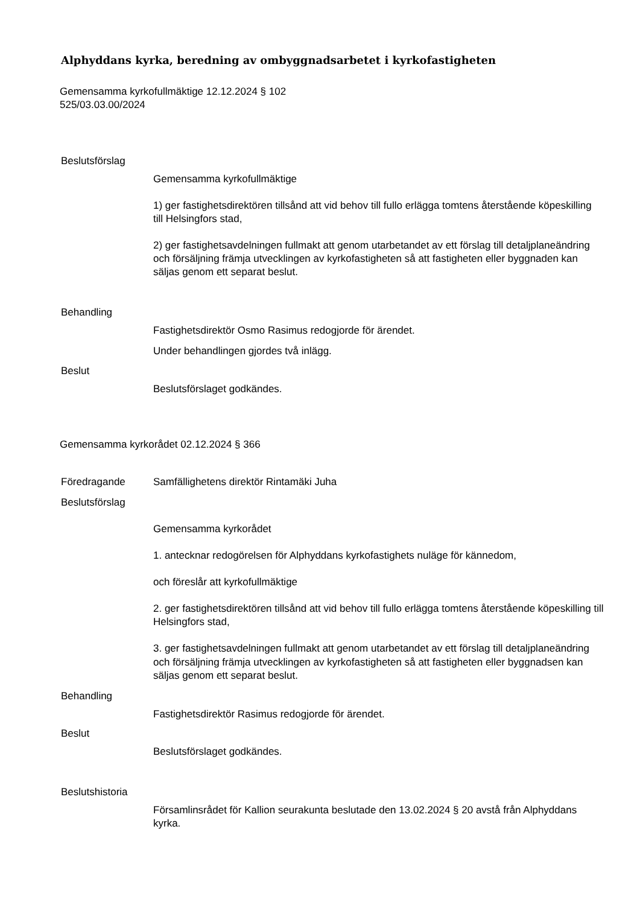Alphyddans kyrka, beredning av ombyggnadsarbetet i kyrkofastigheten
Gemensamma kyrkofullmäktige 12.12.2024 § 102
525/03.03.00/2024
Beslutsförslag
Gemensamma kyrkofullmäktige
1) ger fastighetsdirektören tillsånd att vid behov till fullo erlägga tomtens återstående köpeskilling till Helsingfors stad,
2) ger fastighetsavdelningen fullmakt att genom utarbetandet av ett förslag till detaljplaneändring och försäljning främja utvecklingen av kyrkofastigheten så att fastigheten eller byggnaden kan säljas genom ett separat beslut.
Behandling
Fastighetsdirektör Osmo Rasimus redogjorde för ärendet.
Under behandlingen gjordes två inlägg.
Beslut
Beslutsförslaget godkändes.
Gemensamma kyrkorådet 02.12.2024 § 366
Föredragande Samfällighetens direktör Rintamäki Juha
Beslutsförslag
Gemensamma kyrkorådet
1. antecknar redogörelsen för Alphyddans kyrkofastighets nuläge för kännedom,
och föreslår att kyrkofullmäktige
2. ger fastighetsdirektören tillsånd att vid behov till fullo erlägga tomtens återstående köpeskilling till Helsingfors stad,
3. ger fastighetsavdelningen fullmakt att genom utarbetandet av ett förslag till detaljplaneändring och försäljning främja utvecklingen av kyrkofastigheten så att fastigheten eller byggnadsen kan säljas genom ett separat beslut.
Behandling
Fastighetsdirektör Rasimus redogjorde för ärendet.
Beslut
Beslutsförslaget godkändes.
Beslutshistoria
Församlinsrådet för Kallion seurakunta beslutade den 13.02.2024 § 20 avstå från Alphyddans kyrka.